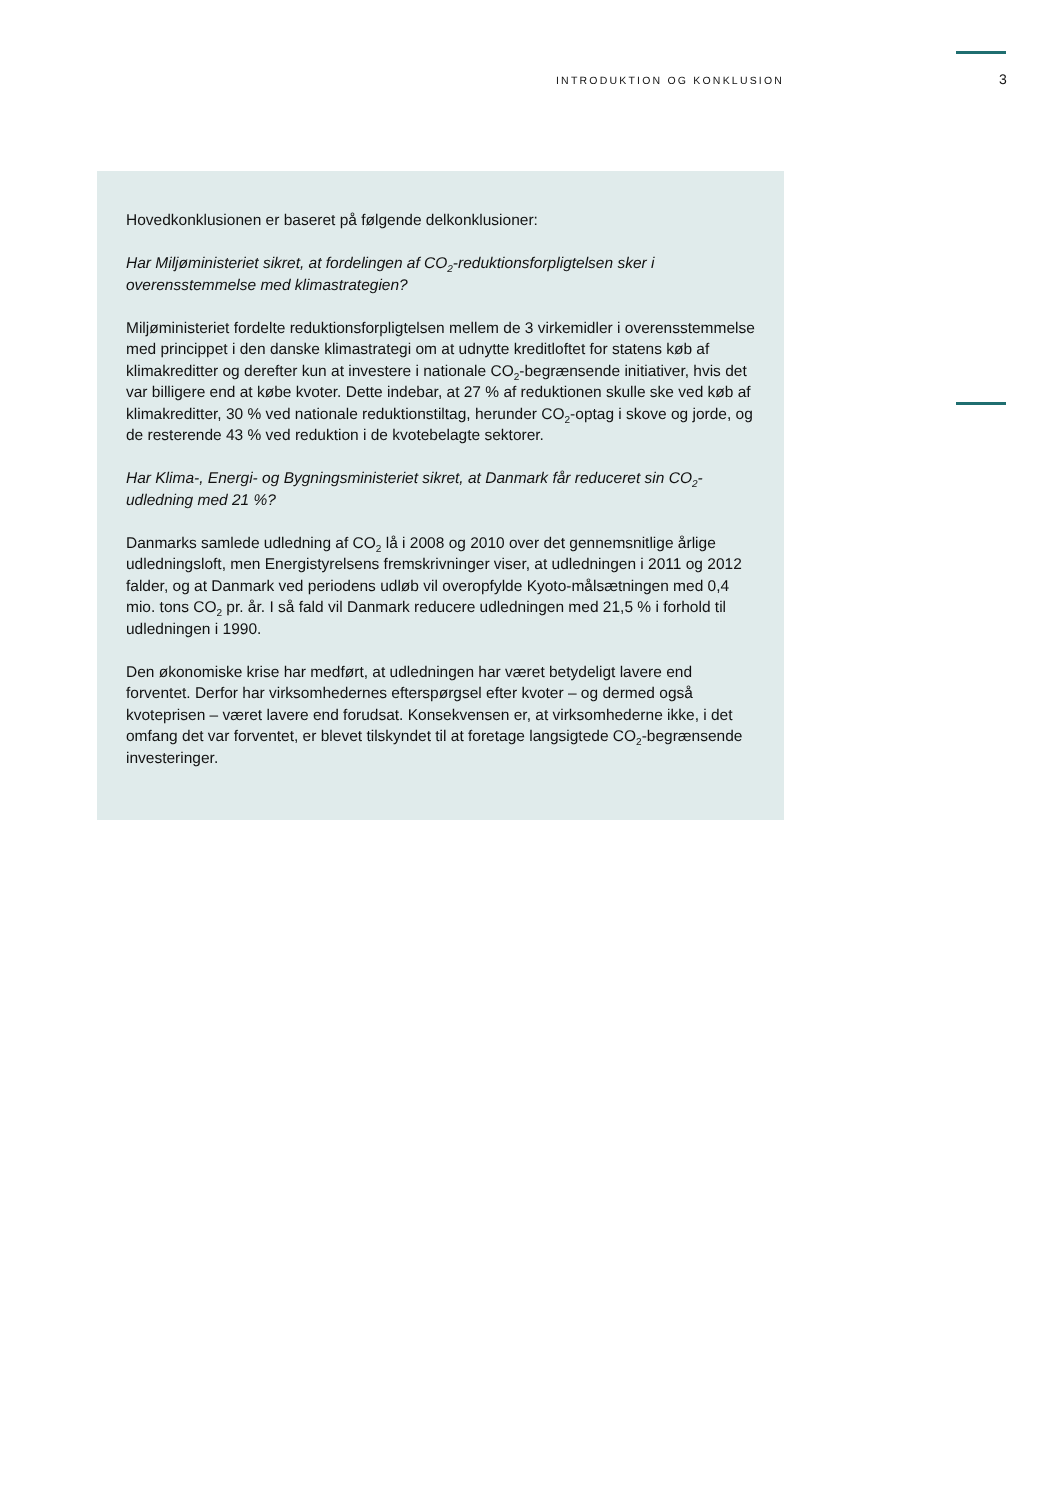INTRODUKTION OG KONKLUSION 3
Hovedkonklusionen er baseret på følgende delkonklusioner:
Har Miljøministeriet sikret, at fordelingen af CO<sub>2</sub>-reduktionsforpligtelsen sker i overensstemmelse med klimastrategien?
Miljøministeriet fordelte reduktionsforpligtelsen mellem de 3 virkemidler i overensstemmelse med princippet i den danske klimastrategi om at udnytte kreditloftet for statens køb af klimakreditter og derefter kun at investere i nationale CO<sub>2</sub>-begrænsende initiativer, hvis det var billigere end at købe kvoter. Dette indebar, at 27 % af reduktionen skulle ske ved køb af klimakreditter, 30 % ved nationale reduktionstiltag, herunder CO<sub>2</sub>-optag i skove og jorde, og de resterende 43 % ved reduktion i de kvotebelagte sektorer.
Har Klima-, Energi- og Bygningsministeriet sikret, at Danmark får reduceret sin CO<sub>2</sub>-udledning med 21 %?
Danmarks samlede udledning af CO<sub>2</sub> lå i 2008 og 2010 over det gennemsnitlige årlige udledningsloft, men Energistyrelsens fremskrivninger viser, at udledningen i 2011 og 2012 falder, og at Danmark ved periodens udløb vil overopfylde Kyoto-målsætningen med 0,4 mio. tons CO<sub>2</sub> pr. år. I så fald vil Danmark reducere udledningen med 21,5 % i forhold til udledningen i 1990.
Den økonomiske krise har medført, at udledningen har været betydeligt lavere end forventet. Derfor har virksomhedernes efterspørgsel efter kvoter – og dermed også kvoteprisen – været lavere end forudsat. Konsekvensen er, at virksomhederne ikke, i det omfang det var forventet, er blevet tilskyndet til at foretage langsigtede CO<sub>2</sub>-begrænsende investeringer.